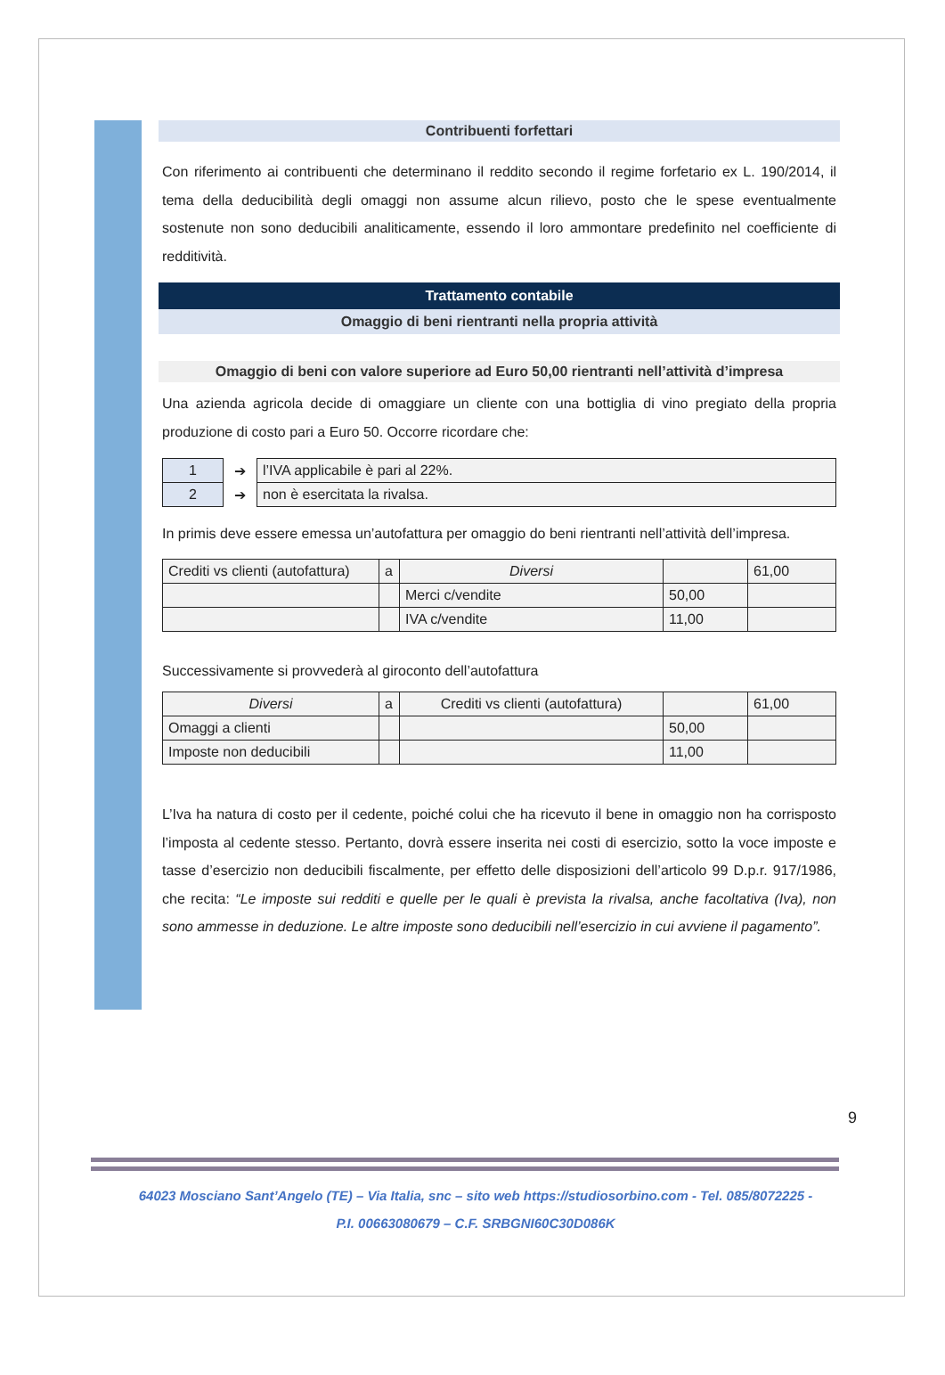Contribuenti forfettari
Con riferimento ai contribuenti che determinano il reddito secondo il regime forfetario ex L. 190/2014, il tema della deducibilità degli omaggi non assume alcun rilievo, posto che le spese eventualmente sostenute non sono deducibili analiticamente, essendo il loro ammontare predefinito nel coefficiente di redditività.
Trattamento contabile
Omaggio di beni rientranti nella propria attività
Omaggio di beni con valore superiore ad Euro 50,00 rientranti nell’attività d’impresa
Una azienda agricola decide di omaggiare un cliente con una bottiglia di vino pregiato della propria produzione di costo pari a Euro 50. Occorre ricordare che:
| 1 | ➔ | l’IVA applicabile è pari al 22%. |
| 2 | ➔ | non è esercitata la rivalsa. |
In primis deve essere emessa un’autofattura per omaggio do beni rientranti nell’attività dell’impresa.
| Crediti vs clienti (autofattura) | a | Diversi | | 61,00 |
| | | Merci c/vendite | 50,00 | |
| | | IVA c/vendite | 11,00 | |
Successivamente si provvederà al giroconto dell’autofattura
| Diversi | a | Crediti vs clienti (autofattura) | | 61,00 |
| Omaggi a clienti | | | 50,00 | |
| Imposte non deducibili | | | 11,00 | |
L’Iva ha natura di costo per il cedente, poiché colui che ha ricevuto il bene in omaggio non ha corrisposto l’imposta al cedente stesso. Pertanto, dovrà essere inserita nei costi di esercizio, sotto la voce imposte e tasse d’esercizio non deducibili fiscalmente, per effetto delle disposizioni dell’articolo 99 D.p.r. 917/1986, che recita: “Le imposte sui redditi e quelle per le quali è prevista la rivalsa, anche facoltativa (Iva), non sono ammesse in deduzione. Le altre imposte sono deducibili nell’esercizio in cui avviene il pagamento”.
9
64023 Mosciano Sant’Angelo (TE) – Via Italia, snc – sito web https://studiosorbino.com - Tel. 085/8072225 -
P.I. 00663080679 – C.F. SRBGNI60C30D086K